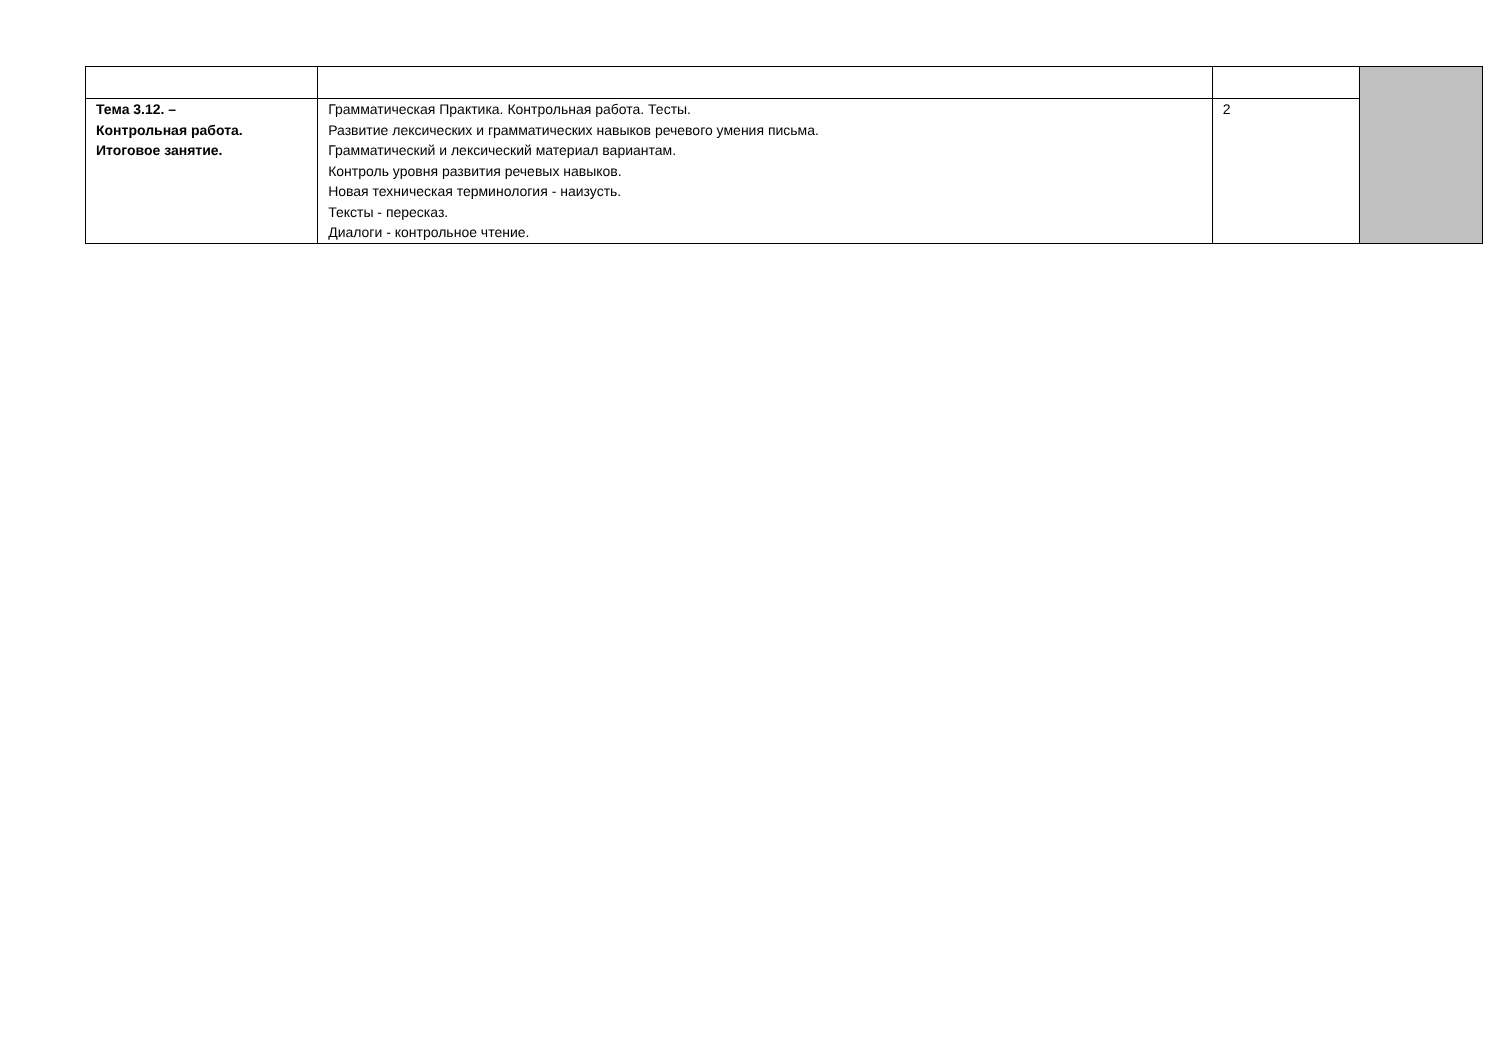| Тема 3.12. – Контрольная работа. Итоговое занятие. | Грамматическая Практика. Контрольная работа. Тесты. Развитие лексических и грамматических навыков речевого умения письма. Грамматический и лексический материал вариантам. Контроль уровня развития речевых навыков. Новая техническая терминология - наизусть. Тексты - пересказ. Диалоги - контрольное чтение. | 2 | |